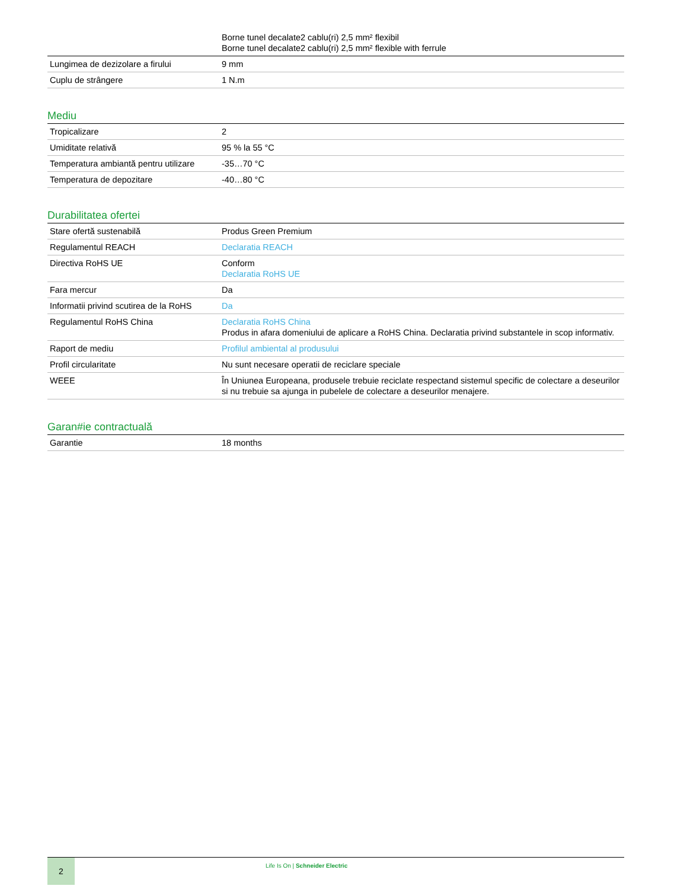| | Borne tunel decalate2 cablu(ri) 2,5 mm² flexibil Borne tunel decalate2 cablu(ri) 2,5 mm² flexible with ferrule |
| Lungimea de dezizolare a firului | 9 mm |
| Cuplu de strângere | 1 N.m |
Mediu
| Tropicalizare | 2 |
| Umiditate relativă | 95 % la 55 °C |
| Temperatura ambiantă pentru utilizare | -35…70 °C |
| Temperatura de depozitare | -40…80 °C |
Durabilitatea ofertei
| Stare ofertă sustenabilă | Produs Green Premium |
| Regulamentul REACH | Declaratia REACH |
| Directiva RoHS UE | Conform Declaratia RoHS UE |
| Fara mercur | Da |
| Informatii privind scutirea de la RoHS | Da |
| Regulamentul RoHS China | Declaratia RoHS China Produs in afara domeniului de aplicare a RoHS China. Declaratia privind substantele in scop informativ. |
| Raport de mediu | Profilul ambiental al produsului |
| Profil circularitate | Nu sunt necesare operatii de reciclare speciale |
| WEEE | În Uniunea Europeana, produsele trebuie reciclate respectand sistemul specific de colectare a deseurilor si nu trebuie sa ajunga in pubelele de colectare a deseurilor menajere. |
Garan#ie contractuală
| Garantie | 18 months |
2
Life Is On | Schneider Electric